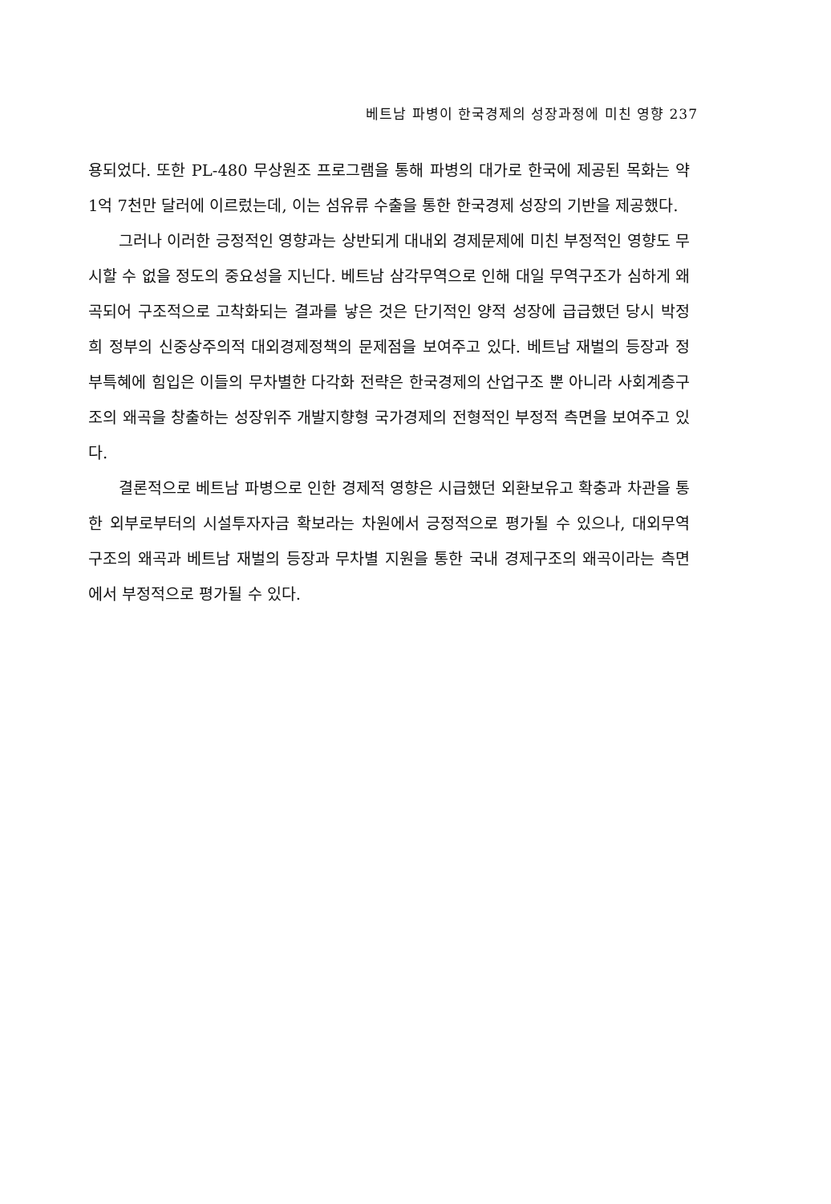베트남 파병이 한국경제의 성장과정에 미친 영향 237
용되었다. 또한 PL-480 무상원조 프로그램을 통해 파병의 대가로 한국에 제공된 목화는 약 1억 7천만 달러에 이르렀는데, 이는 섬유류 수출을 통한 한국경제 성장의 기반을 제공했다.
그러나 이러한 긍정적인 영향과는 상반되게 대내외 경제문제에 미친 부정적인 영향도 무시할 수 없을 정도의 중요성을 지닌다. 베트남 삼각무역으로 인해 대일 무역구조가 심하게 왜곡되어 구조적으로 고착화되는 결과를 낳은 것은 단기적인 양적 성장에 급급했던 당시 박정희 정부의 신중상주의적 대외경제정책의 문제점을 보여주고 있다. 베트남 재벌의 등장과 정부특혜에 힘입은 이들의 무차별한 다각화 전략은 한국경제의 산업구조 뿐 아니라 사회계층구조의 왜곡을 창출하는 성장위주 개발지향형 국가경제의 전형적인 부정적 측면을 보여주고 있다.
결론적으로 베트남 파병으로 인한 경제적 영향은 시급했던 외환보유고 확충과 차관을 통한 외부로부터의 시설투자자금 확보라는 차원에서 긍정적으로 평가될 수 있으나, 대외무역 구조의 왜곡과 베트남 재벌의 등장과 무차별 지원을 통한 국내 경제구조의 왜곡이라는 측면에서 부정적으로 평가될 수 있다.